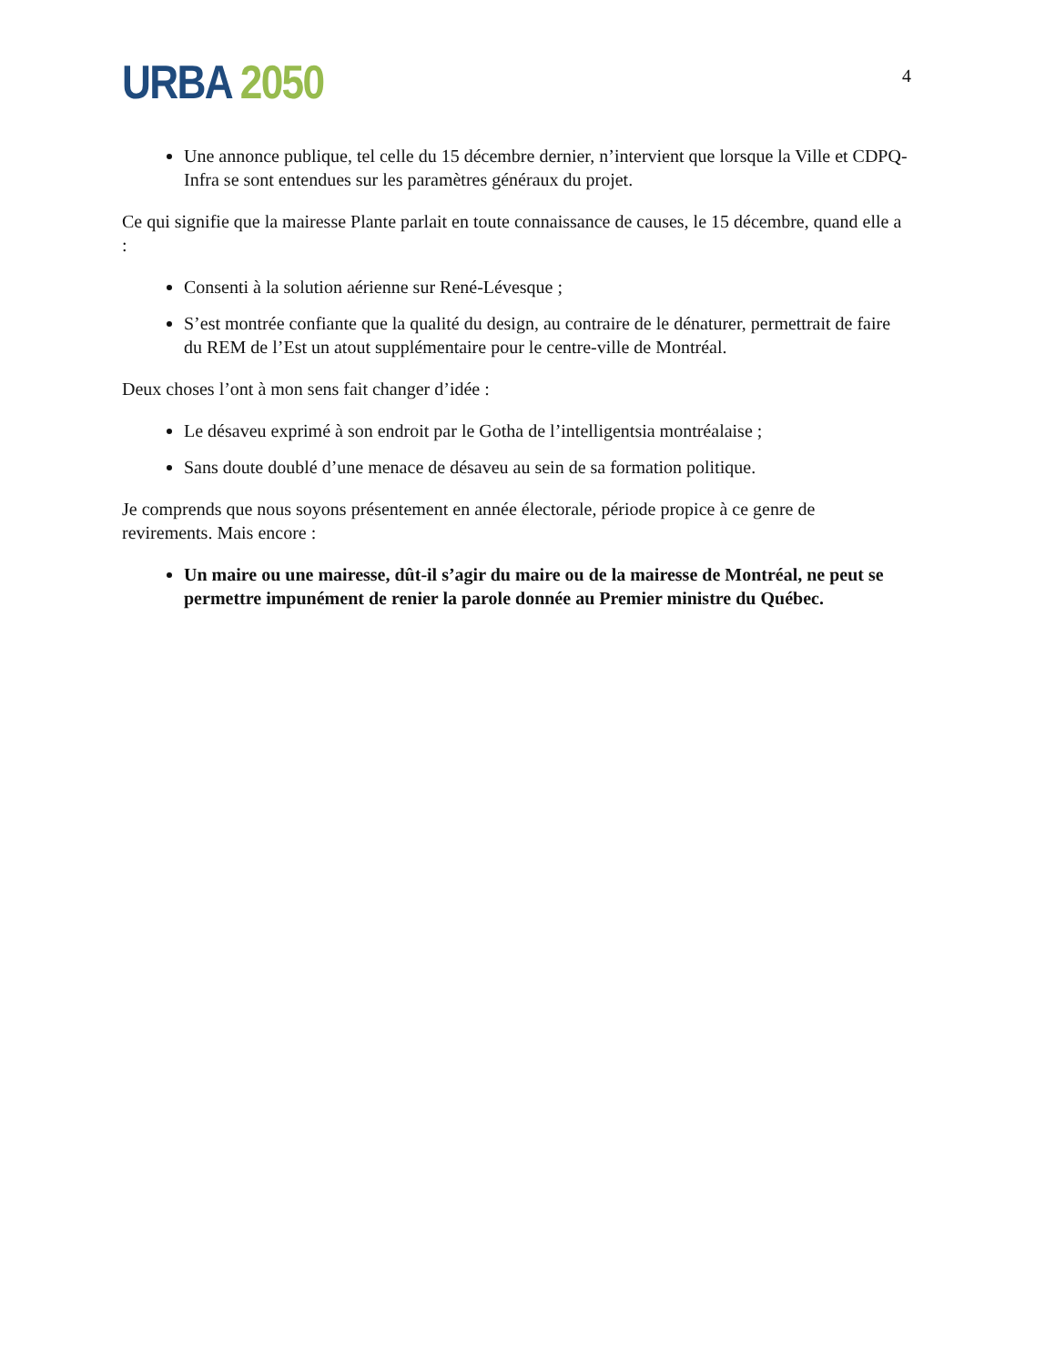URBA 2050
4
Une annonce publique, tel celle du 15 décembre dernier, n’intervient que lorsque la Ville et CDPQ-Infra se sont entendues sur les paramètres généraux du projet.
Ce qui signifie que la mairesse Plante parlait en toute connaissance de causes, le 15 décembre, quand elle a :
Consenti à la solution aérienne sur René-Lévesque ;
S’est montrée confiante que la qualité du design, au contraire de le dénaturer, permettrait de faire du REM de l’Est un atout supplémentaire pour le centre-ville de Montréal.
Deux choses l’ont à mon sens fait changer d’idée :
Le désaveu exprimé à son endroit par le Gotha de l’intelligentsia montréalaise ;
Sans doute doublé d’une menace de désaveu au sein de sa formation politique.
Je comprends que nous soyons présentement en année électorale, période propice à ce genre de revirements. Mais encore :
Un maire ou une mairesse, dût-il s’agir du maire ou de la mairesse de Montréal, ne peut se permettre impunément de renier la parole donnée au Premier ministre du Québec.